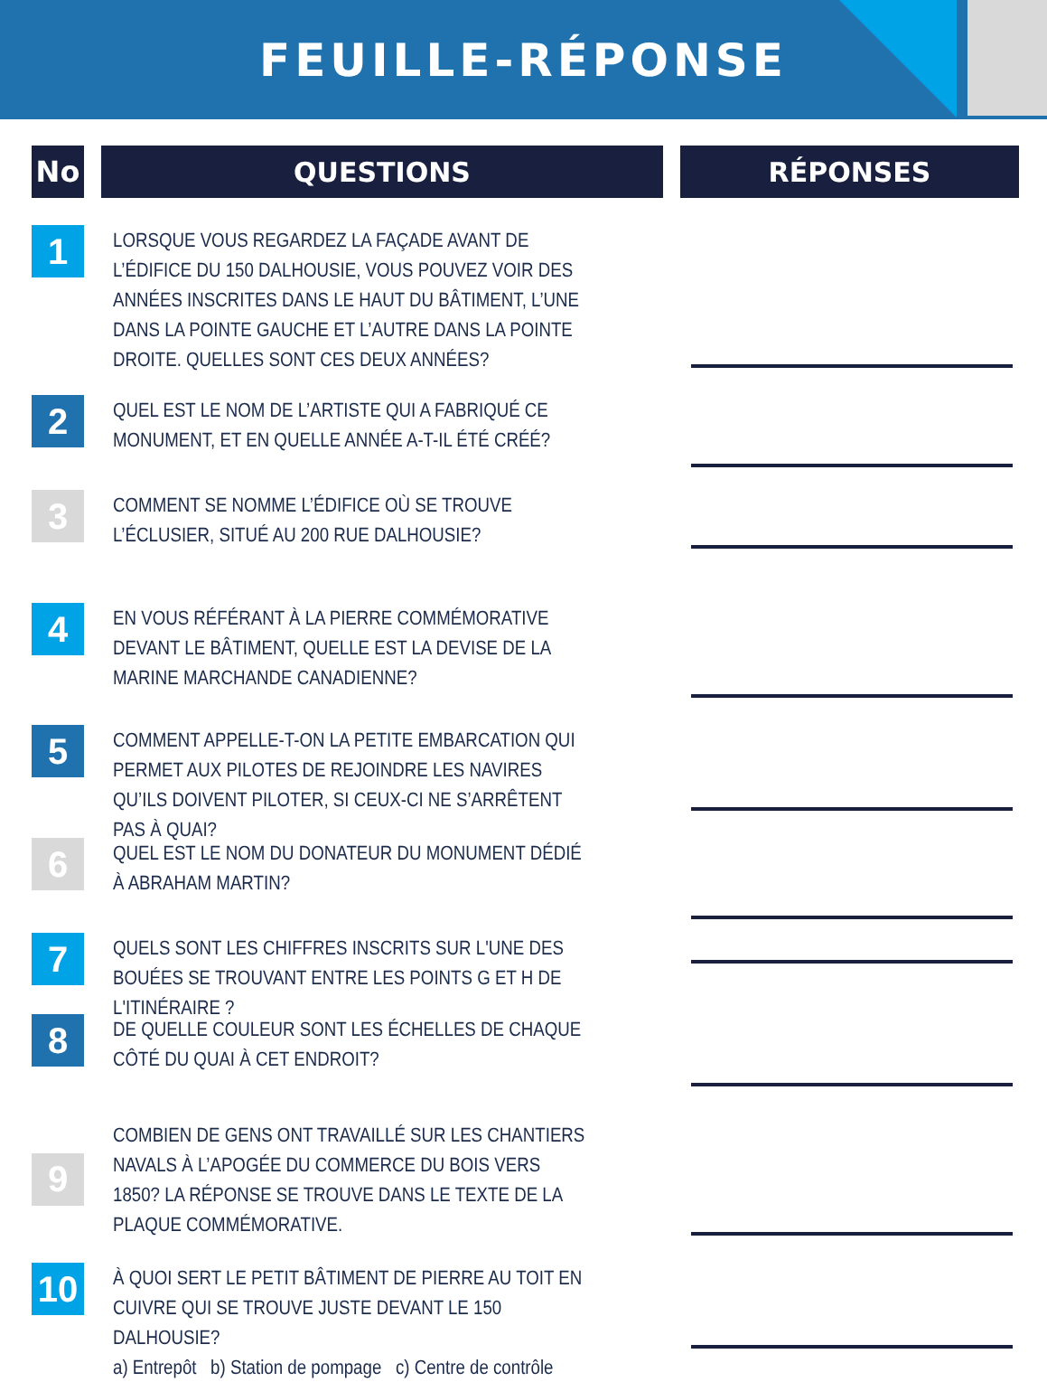FEUILLE-RÉPONSE
No QUESTIONS RÉPONSES
1
LORSQUE VOUS REGARDEZ LA FAÇADE AVANT DE L’ÉDIFICE DU 150 DALHOUSIE, VOUS POUVEZ VOIR DES ANNÉES INSCRITES DANS LE HAUT DU BÂTIMENT, L’UNE DANS LA POINTE GAUCHE ET L’AUTRE DANS LA POINTE DROITE. QUELLES SONT CES DEUX ANNÉES?
2
QUEL EST LE NOM DE L’ARTISTE QUI A FABRIQUÉ CE MONUMENT, ET EN QUELLE ANNÉE A-T-IL ÉTÉ CRÉÉ?
3
COMMENT SE NOMME L’ÉDIFICE OÙ SE TROUVE L’ÉCLUSIER, SITUÉ AU 200 RUE DALHOUSIE?
4
EN VOUS RÉFÉRANT À LA PIERRE COMMÉMORATIVE DEVANT LE BÂTIMENT, QUELLE EST LA DEVISE DE LA MARINE MARCHANDE CANADIENNE?
5
COMMENT APPELLE-T-ON LA PETITE EMBARCATION QUI PERMET AUX PILOTES DE REJOINDRE LES NAVIRES QU’ILS DOIVENT PILOTER, SI CEUX-CI NE S’ARRÊTENT PAS À QUAI?
6
QUEL EST LE NOM DU DONATEUR DU MONUMENT DÉDIÉ À ABRAHAM MARTIN?
7
QUELS SONT LES CHIFFRES INSCRITS SUR L'UNE DES BOUÉES SE TROUVANT ENTRE LES POINTS G ET H DE L'ITINÉRAIRE ?
8
DE QUELLE COULEUR SONT LES ÉCHELLES DE CHAQUE CÔTÉ DU QUAI À CET ENDROIT?
9
COMBIEN DE GENS ONT TRAVAILLÉ SUR LES CHANTIERS NAVALS À L’APOGÉE DU COMMERCE DU BOIS VERS 1850? LA RÉPONSE SE TROUVE DANS LE TEXTE DE LA PLAQUE COMMÉMORATIVE.
10
À QUOI SERT LE PETIT BÂTIMENT DE PIERRE AU TOIT EN CUIVRE QUI SE TROUVE JUSTE DEVANT LE 150 DALHOUSIE?
a) Entrepôt b) Station de pompage c) Centre de contrôle